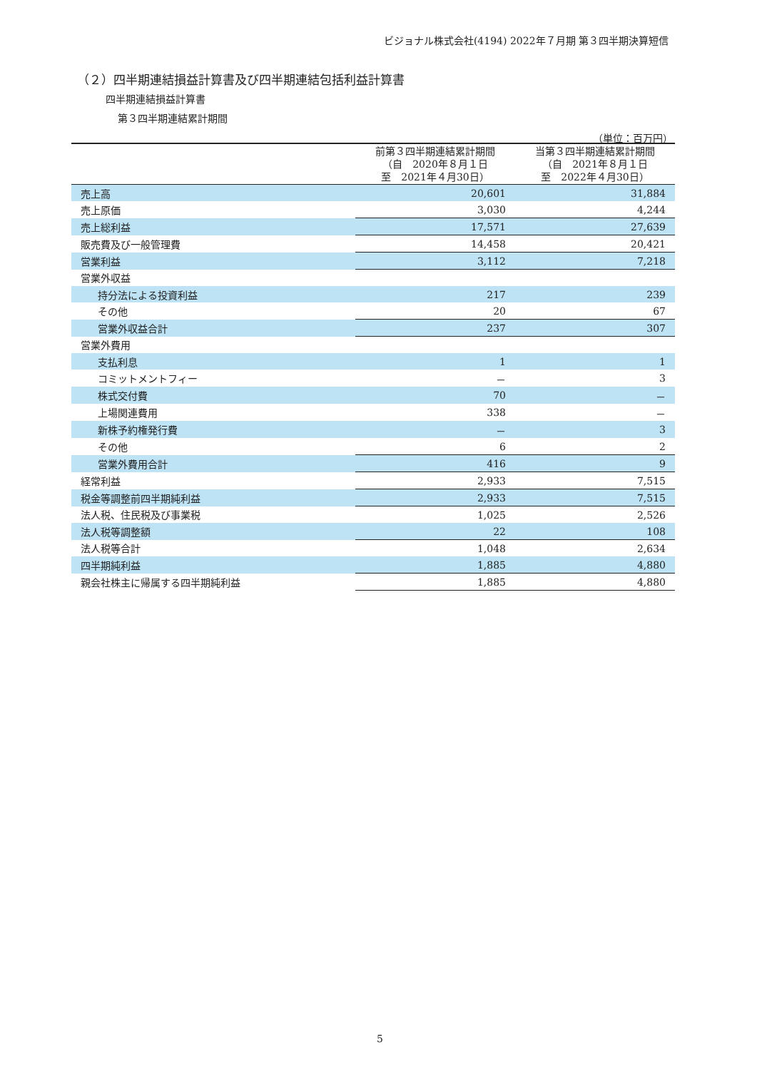ビジョナル株式会社(4194) 2022年７月期 第３四半期決算短信
（２）四半期連結損益計算書及び四半期連結包括利益計算書
四半期連結損益計算書
第３四半期連結累計期間
（単位：百万円）
| | 前第３四半期連結累計期間 （自 2020年８月１日 至 2021年４月30日） | 当第３四半期連結累計期間 （自 2021年８月１日 至 2022年４月30日） |
| --- | --- | --- |
| 売上高 | 20,601 | 31,884 |
| 売上原価 | 3,030 | 4,244 |
| 売上総利益 | 17,571 | 27,639 |
| 販売費及び一般管理費 | 14,458 | 20,421 |
| 営業利益 | 3,112 | 7,218 |
| 営業外収益 | | |
| 持分法による投資利益 | 217 | 239 |
| その他 | 20 | 67 |
| 営業外収益合計 | 237 | 307 |
| 営業外費用 | | |
| 支払利息 | 1 | 1 |
| コミットメントフィー | － | 3 |
| 株式交付費 | 70 | － |
| 上場関連費用 | 338 | － |
| 新株予約権発行費 | － | 3 |
| その他 | 6 | 2 |
| 営業外費用合計 | 416 | 9 |
| 経常利益 | 2,933 | 7,515 |
| 税金等調整前四半期純利益 | 2,933 | 7,515 |
| 法人税、住民税及び事業税 | 1,025 | 2,526 |
| 法人税等調整額 | 22 | 108 |
| 法人税等合計 | 1,048 | 2,634 |
| 四半期純利益 | 1,885 | 4,880 |
| 親会社株主に帰属する四半期純利益 | 1,885 | 4,880 |
5